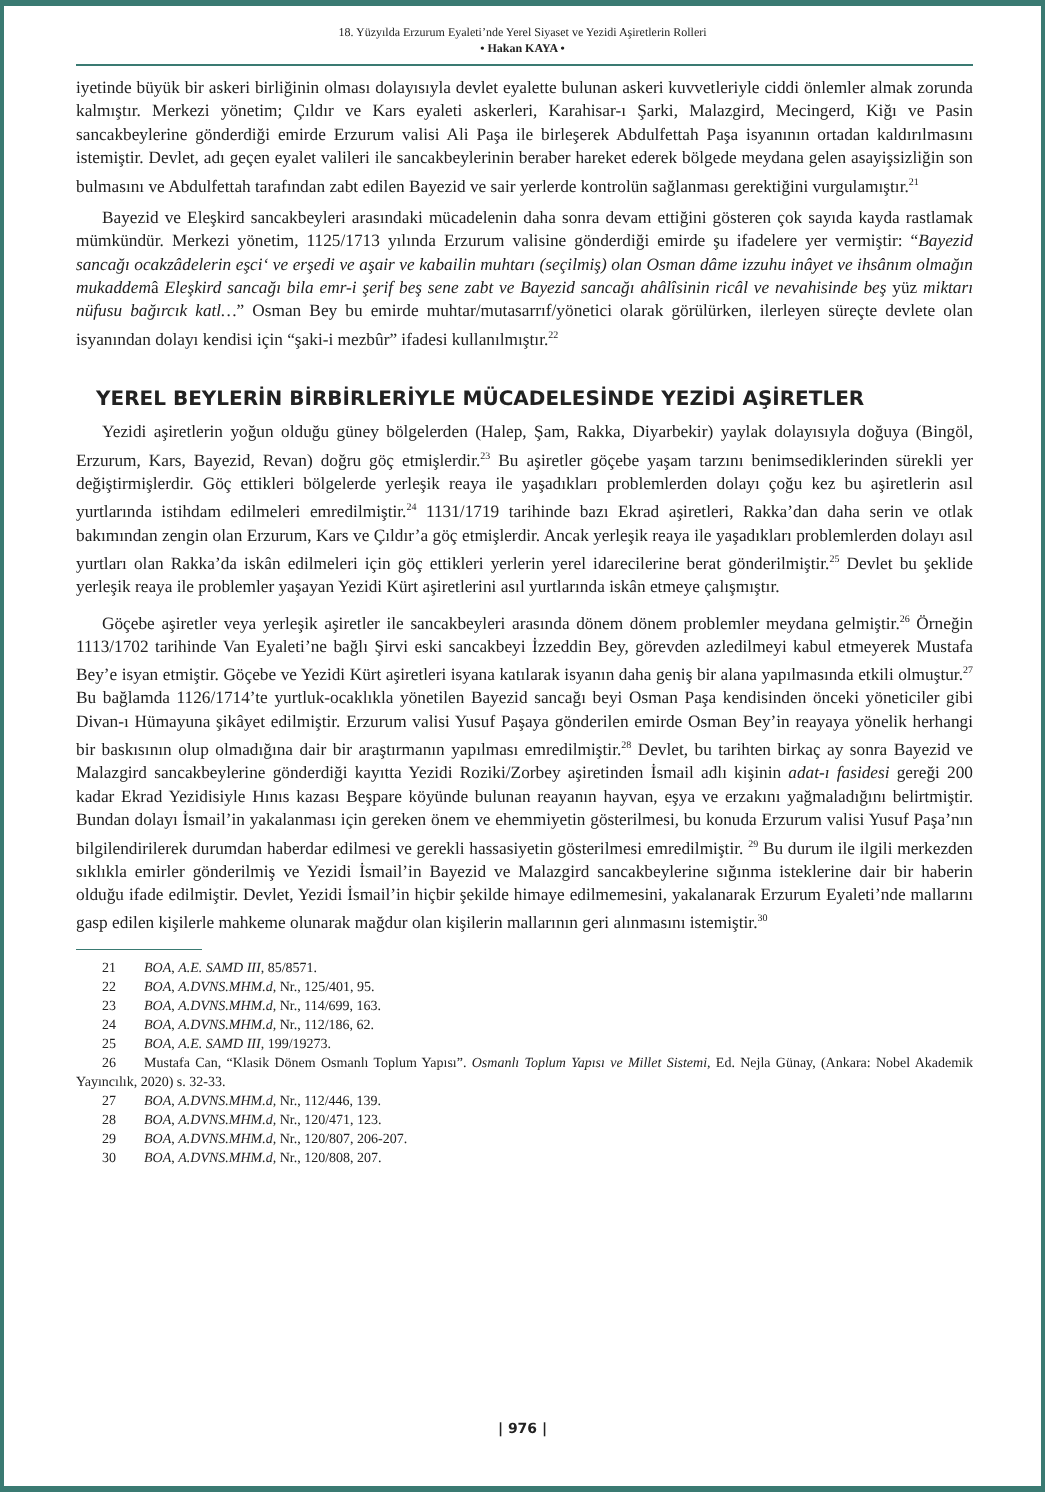18. Yüzyılda Erzurum Eyaleti’nde Yerel Siyaset ve Yezidi Aşiretlerin Rolleri
• Hakan KAYA •
iyetinde büyük bir askeri birliğinin olması dolayısıyla devlet eyalette bulunan askeri kuvvetleriyle ciddi önlemler almak zorunda kalmıştır. Merkezi yönetim; Çıldır ve Kars eyaleti askerleri, Karahisar-ı Şarki, Malazgird, Mecingerd, Kiğı ve Pasin sancakbeylerine gönderdiği emirde Erzurum valisi Ali Paşa ile birleşerek Abdulfettah Paşa isyanının ortadan kaldırılmasını istemiştir. Devlet, adı geçen eyalet valileri ile sancakbeylerinin beraber hareket ederek bölgede meydana gelen asayişsizliğin son bulmasını ve Abdulfettah tarafından zabt edilen Bayezid ve sair yerlerde kontrolün sağlanması gerektiğini vurgulamıştır.<sup>21</sup>
Bayezid ve Eleşkird sancakbeyleri arasındaki mücadelenin daha sonra devam ettiğini gösteren çok sayıda kayda rastlamak mümkündür. Merkezi yönetim, 1125/1713 yılında Erzurum valisine gönderdiği emirde şu ifadelere yer vermiştir: “Bayezid sancağı ocakzâdelerin eşci‘ ve erşedi ve aşair ve kabailin muhtarı (seçilmiş) olan Osman dâme izzuhu inâyet ve ihsânım olmağın mukaddemâ Eleşkird sancağı bila emr-i şerif beş sene zabt ve Bayezid sancağı ahâlîsinin ricâl ve nevahisinde beş yüz miktarı nüfusu bağırcık katl…” Osman Bey bu emirde muhtar/mutasarrıf/yönetici olarak görülürken, ilerleyen süreçte devlete olan isyanından dolayı kendisi için “şaki-i mezbûr” ifadesi kullanılmıştır.<sup>22</sup>
YEREL BEYLERİN BİRBİRLERİYLE MÜCADELESİNDE YEZİDİ AŞİRETLER
Yezidi aşiretlerin yoğun olduğu güney bölgelerden (Halep, Şam, Rakka, Diyarbekir) yaylak dolayısıyla doğuya (Bingöl, Erzurum, Kars, Bayezid, Revan) doğru göç etmişlerdir.<sup>23</sup> Bu aşiretler göçebe yaşam tarzını benimsediklerinden sürekli yer değiştirmişlerdir. Göç ettikleri bölgelerde yerleşik reaya ile yaşadıkları problemlerden dolayı çoğu kez bu aşiretlerin asıl yurtlarında istihdam edilmeleri emredilmiştir.<sup>24</sup> 1131/1719 tarihinde bazı Ekrad aşiretleri, Rakka’dan daha serin ve otlak bakımından zengin olan Erzurum, Kars ve Çıldır’a göç etmişlerdir. Ancak yerleşik reaya ile yaşadıkları problemlerden dolayı asıl yurtları olan Rakka’da iskân edilmeleri için göç ettikleri yerlerin yerel idarecilerine berat gönderilmiştir.<sup>25</sup> Devlet bu şeklide yerleşik reaya ile problemler yaşayan Yezidi Kürt aşiretlerini asıl yurtlarında iskân etmeye çalışmıştır.
Göçebe aşiretler veya yerleşik aşiretler ile sancakbeyleri arasında dönem dönem problemler meydana gelmiştir.<sup>26</sup> Örneğin 1113/1702 tarihinde Van Eyaleti’ne bağlı Şirvi eski sancakbeyi İzzeddin Bey, görevden azledilmeyi kabul etmeyerek Mustafa Bey’e isyan etmiştir. Göçebe ve Yezidi Kürt aşiretleri isyana katılarak isyanın daha geniş bir alana yapılmasında etkili olmuştur.<sup>27</sup> Bu bağlamda 1126/1714’te yurtluk-ocaklıkla yönetilen Bayezid sancağı beyi Osman Paşa kendisinden önceki yöneticiler gibi Divan-ı Hümayuna şikâyet edilmiştir. Erzurum valisi Yusuf Paşaya gönderilen emirde Osman Bey’in reayaya yönelik herhangi bir baskısının olup olmadığına dair bir araştırmanın yapılması emredilmiştir.<sup>28</sup> Devlet, bu tarihten birkaç ay sonra Bayezid ve Malazgird sancakbeylerine gönderdiği kayıtta Yezidi Roziki/Zorbey aşiretinden İsmail adlı kişinin adat-ı fasidesi gereği 200 kadar Ekrad Yezidisiyle Hınıs kazası Beşpare köyünde bulunan reayanın hayvan, eşya ve erzakını yağmaladığını belirtmiştir. Bundan dolayı İsmail’in yakalanması için gereken önem ve ehemmiyetin gösterilmesi, bu konuda Erzurum valisi Yusuf Paşa’nın bilgilendirilerek durumdan haberdar edilmesi ve gerekli hassasiyetin gösterilmesi emredilmiştir. <sup>29</sup> Bu durum ile ilgili merkezden sıklıkla emirler gönderilmiş ve Yezidi İsmail’in Bayezid ve Malazgird sancakbeylerine sığınma isteklerine dair bir haberin olduğu ifade edilmiştir. Devlet, Yezidi İsmail’in hiçbir şekilde himaye edilmemesini, yakalanarak Erzurum Eyaleti’nde mallarını gasp edilen kişilerle mahkeme olunarak mağdur olan kişilerin mallarının geri alınmasını istemiştir.<sup>30</sup>
21 BOA, A.E. SAMD III, 85/8571.
22 BOA, A.DVNS.MHM.d, Nr., 125/401, 95.
23 BOA, A.DVNS.MHM.d, Nr., 114/699, 163.
24 BOA, A.DVNS.MHM.d, Nr., 112/186, 62.
25 BOA, A.E. SAMD III, 199/19273.
26 Mustafa Can, “Klasik Dönem Osmanlı Toplum Yapısı”. Osmanlı Toplum Yapısı ve Millet Sistemi, Ed. Nejla Günay, (Ankara: Nobel Akademik Yayıncılık, 2020) s. 32-33.
27 BOA, A.DVNS.MHM.d, Nr., 112/446, 139.
28 BOA, A.DVNS.MHM.d, Nr., 120/471, 123.
29 BOA, A.DVNS.MHM.d, Nr., 120/807, 206-207.
30 BOA, A.DVNS.MHM.d, Nr., 120/808, 207.
| 976 |